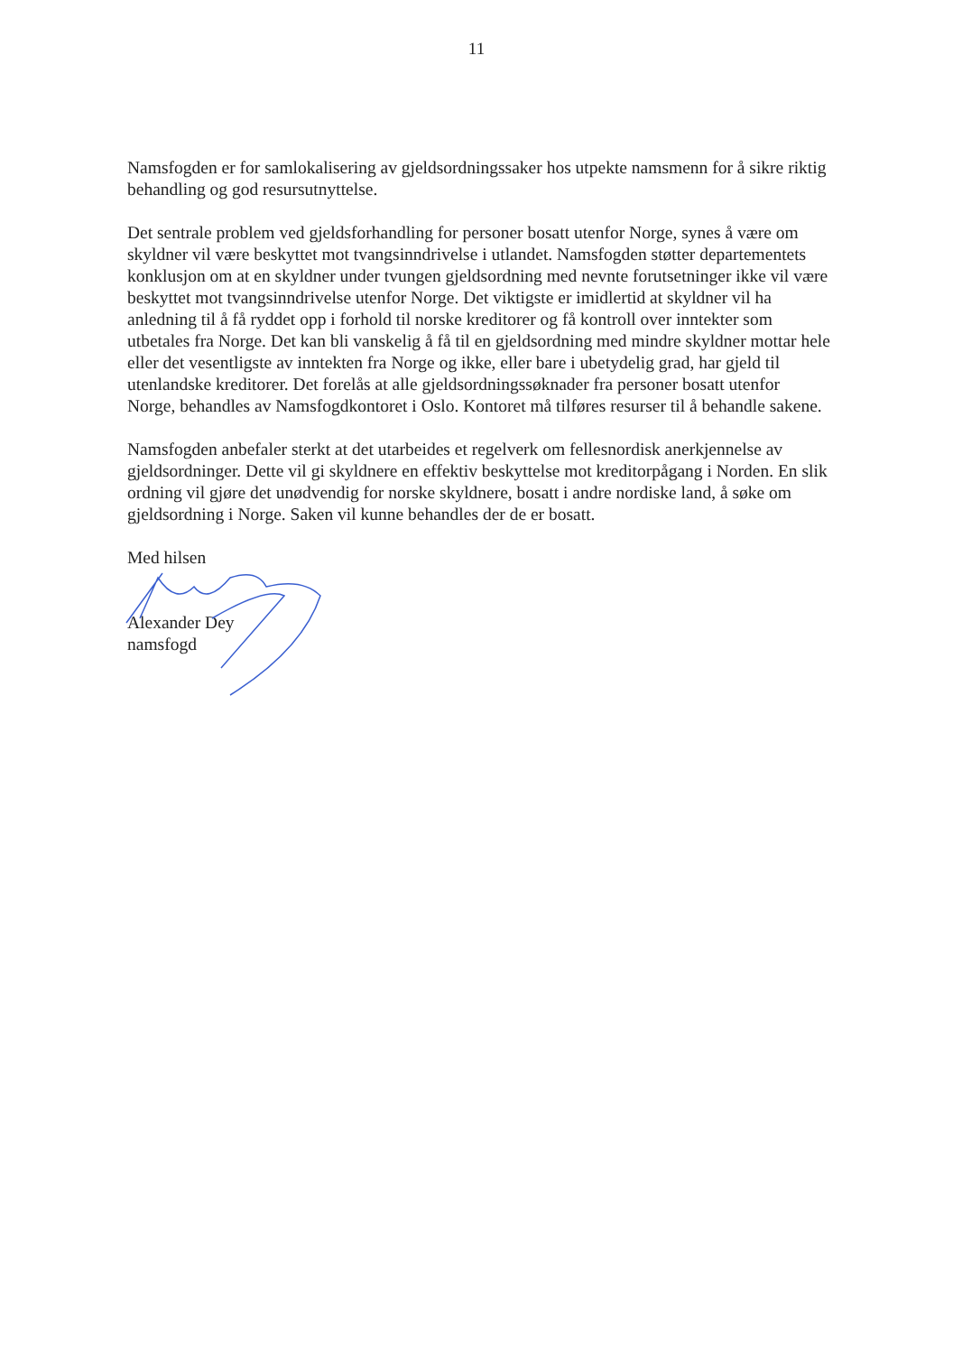11
Namsfogden er for samlokalisering av gjeldsordningssaker hos utpekte namsmenn for å sikre riktig behandling og god resursutnyttelse.
Det sentrale problem ved gjeldsforhandling for personer bosatt utenfor Norge, synes å være om skyldner vil være beskyttet mot tvangsinndrivelse i utlandet. Namsfogden støtter departementets konklusjon om at en skyldner under tvungen gjeldsordning med nevnte forutsetninger ikke vil være beskyttet mot tvangsinndrivelse utenfor Norge. Det viktigste er imidlertid at skyldner vil ha anledning til å få ryddet opp i forhold til norske kreditorer og få kontroll over inntekter som utbetales fra Norge. Det kan bli vanskelig å få til en gjeldsordning med mindre skyldner mottar hele eller det vesentligste av inntekten fra Norge og ikke, eller bare i ubetydelig grad, har gjeld til utenlandske kreditorer. Det forelås at alle gjeldsordningssøknader fra personer bosatt utenfor Norge, behandles av Namsfogdkontoret i Oslo. Kontoret må tilføres resurser til å behandle sakene.
Namsfogden anbefaler sterkt at det utarbeides et regelverk om fellesnordisk anerkjennelse av gjeldsordninger. Dette vil gi skyldnere en effektiv beskyttelse mot kreditorpågang i Norden. En slik ordning vil gjøre det unødvendig for norske skyldnere, bosatt i andre nordiske land, å søke om gjeldsordning i Norge. Saken vil kunne behandles der de er bosatt.
Med hilsen
Alexander Dey
namsfogd